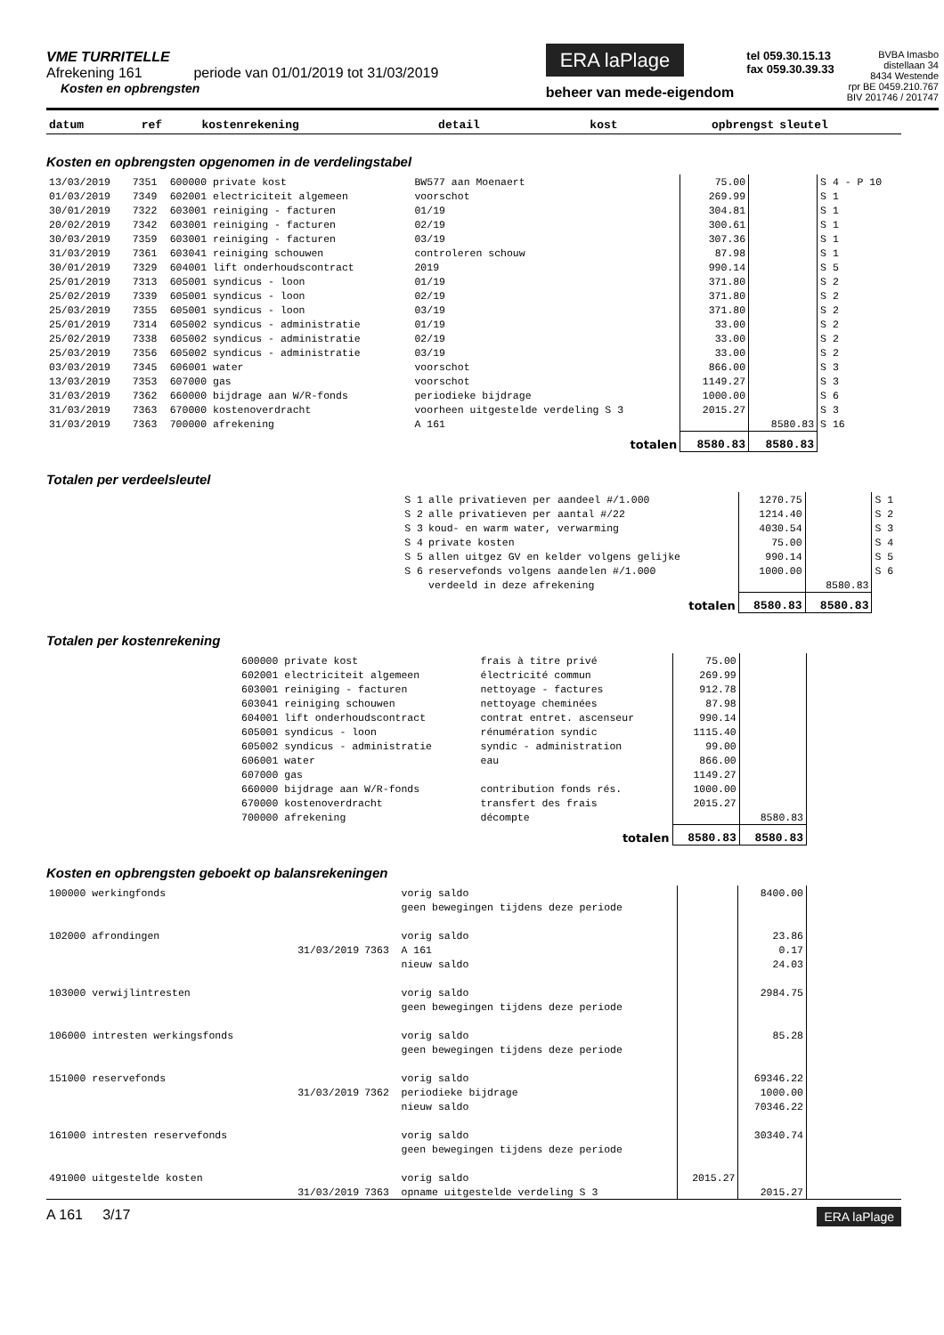VME TURRITELLE
Afrekening 161 periode van 01/01/2019 tot 31/03/2019
Kosten en opbrengsten
ERA laPlage
beheer van mede-eigendom
tel 059.30.15.13
fax 059.30.39.33
BVBA Imasbo
distellaan 34
8434 Westende
rpr BE 0459.210.767
BIV 201746 / 201747
| datum | ref | kostenrekening | detail | kost | opbrengst | sleutel |
Kosten en opbrengsten opgenomen in de verdelingstabel
| 13/03/2019 | 7351 | 600000 private kost | BW577 aan Moenaert | 75.00 | | S 4 - P 10 |
| 01/03/2019 | 7349 | 602001 electriciteit algemeen | voorschot | 269.99 | | S 1 |
| 30/01/2019 | 7322 | 603001 reiniging - facturen | 01/19 | 304.81 | | S 1 |
| 20/02/2019 | 7342 | 603001 reiniging - facturen | 02/19 | 300.61 | | S 1 |
| 30/03/2019 | 7359 | 603001 reiniging - facturen | 03/19 | 307.36 | | S 1 |
| 31/03/2019 | 7361 | 603041 reiniging schouwen | controleren schouw | 87.98 | | S 1 |
| 30/01/2019 | 7329 | 604001 lift onderhoudscontract | 2019 | 990.14 | | S 5 |
| 25/01/2019 | 7313 | 605001 syndicus - loon | 01/19 | 371.80 | | S 2 |
| 25/02/2019 | 7339 | 605001 syndicus - loon | 02/19 | 371.80 | | S 2 |
| 25/03/2019 | 7355 | 605001 syndicus - loon | 03/19 | 371.80 | | S 2 |
| 25/01/2019 | 7314 | 605002 syndicus - administratie | 01/19 | 33.00 | | S 2 |
| 25/02/2019 | 7338 | 605002 syndicus - administratie | 02/19 | 33.00 | | S 2 |
| 25/03/2019 | 7356 | 605002 syndicus - administratie | 03/19 | 33.00 | | S 2 |
| 03/03/2019 | 7345 | 606001 water | voorschot | 866.00 | | S 3 |
| 13/03/2019 | 7353 | 607000 gas | voorschot | 1149.27 | | S 3 |
| 31/03/2019 | 7362 | 660000 bijdrage aan W/R-fonds | periodieke bijdrage | 1000.00 | | S 6 |
| 31/03/2019 | 7363 | 670000 kostenoverdracht | voorheen uitgestelde verdeling S 3 | 2015.27 | | S 3 |
| 31/03/2019 | 7363 | 700000 afrekening | A 161 | | 8580.83 | S 16 |
| totalen | | | | 8580.83 | 8580.83 | |
Totalen per verdeelsleutel
| S 1 | alle privatieven per aandeel #/1.000 | 1270.75 | | S 1 |
| S 2 | alle privatieven per aantal #/22 | 1214.40 | | S 2 |
| S 3 | koud- en warm water, verwarming | 4030.54 | | S 3 |
| S 4 | private kosten | 75.00 | | S 4 |
| S 5 | allen uitgez GV en kelder volgens gelijke | 990.14 | | S 5 |
| S 6 | reservefonds volgens aandelen #/1.000 | 1000.00 | | S 6 |
| | verdeeld in deze afrekening | | 8580.83 | |
| totalen | | 8580.83 | 8580.83 | |
Totalen per kostenrekening
| | 600000 private kost | frais à titre privé | 75.00 | | |
| | 602001 electriciteit algemeen | électricité commun | 269.99 | | |
| | 603001 reiniging - facturen | nettoyage - factures | 912.78 | | |
| | 603041 reiniging schouwen | nettoyage cheminées | 87.98 | | |
| | 604001 lift onderhoudscontract | contrat entret. ascenseur | 990.14 | | |
| | 605001 syndicus - loon | rénumération syndic | 1115.40 | | |
| | 605002 syndicus - administratie | syndic - administration | 99.00 | | |
| | 606001 water | eau | 866.00 | | |
| | 607000 gas | | 1149.27 | | |
| | 660000 bijdrage aan W/R-fonds | contribution fonds rés. | 1000.00 | | |
| | 670000 kostenoverdracht | transfert des frais | 2015.27 | | |
| | 700000 afrekening | décompte | | 8580.83 | |
| totalen | | | 8580.83 | 8580.83 | |
Kosten en opbrengsten geboekt op balansrekeningen
| 100000 werkingfonds | | | vorig saldo | | 8400.00 | |
| | | | geen bewegingen tijdens deze periode | | | |
| 102000 afrondingen | | | vorig saldo | | 23.86 | |
| | 31/03/2019 | 7363 | A 161 | | 0.17 | |
| | | | nieuw saldo | | 24.03 | |
| 103000 verwijlintresten | | | vorig saldo | | 2984.75 | |
| | | | geen bewegingen tijdens deze periode | | | |
| 106000 intresten werkingsfonds | | | vorig saldo | | 85.28 | |
| | | | geen bewegingen tijdens deze periode | | | |
| 151000 reservefonds | | | vorig saldo | | 69346.22 | |
| | 31/03/2019 | 7362 | periodieke bijdrage | | 1000.00 | |
| | | | nieuw saldo | | 70346.22 | |
| 161000 intresten reservefonds | | | vorig saldo | | 30340.74 | |
| | | | geen bewegingen tijdens deze periode | | | |
| 491000 uitgestelde kosten | | | vorig saldo | 2015.27 | | |
| | 31/03/2019 | 7363 | opname uitgestelde verdeling S 3 | | 2015.27 | |
A 161 3/17
ERA laPlage